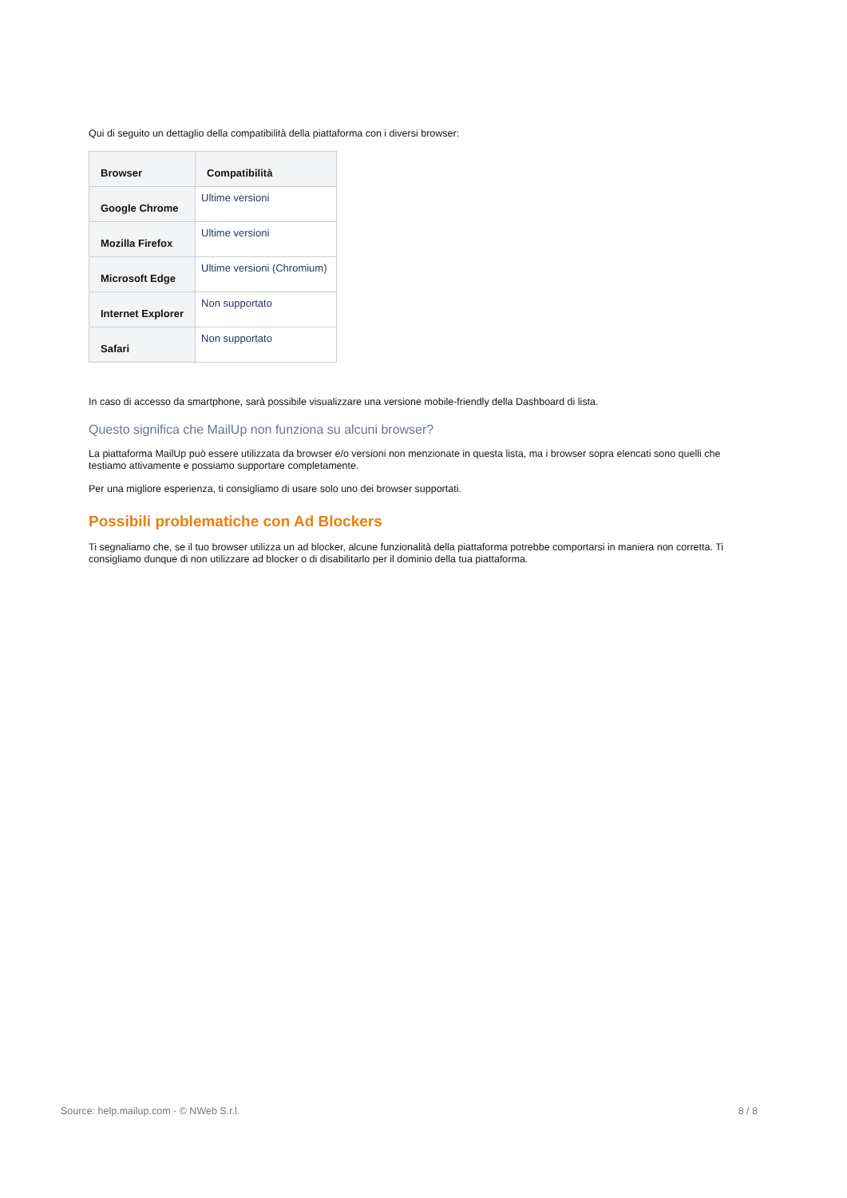Qui di seguito un dettaglio della compatibilità della piattaforma con i diversi browser:
| Browser | Compatibilità |
| --- | --- |
| Google Chrome | Ultime versioni |
| Mozilla Firefox | Ultime versioni |
| Microsoft Edge | Ultime versioni (Chromium) |
| Internet Explorer | Non supportato |
| Safari | Non supportato |
In caso di accesso da smartphone, sarà possibile visualizzare una versione mobile-friendly della Dashboard di lista.
Questo significa che MailUp non funziona su alcuni browser?
La piattaforma MailUp può essere utilizzata da browser e/o versioni non menzionate in questa lista, ma i browser sopra elencati sono quelli che testiamo attivamente e possiamo supportare completamente.
Per una migliore esperienza, ti consigliamo di usare solo uno dei browser supportati.
Possibili problematiche con Ad Blockers
Ti segnaliamo che, se il tuo browser utilizza un ad blocker, alcune funzionalità della piattaforma potrebbe comportarsi in maniera non corretta. Ti consigliamo dunque di non utilizzare ad blocker o di disabilitarlo per il dominio della tua piattaforma.
Source: help.mailup.com - © NWeb S.r.l. 8 / 8